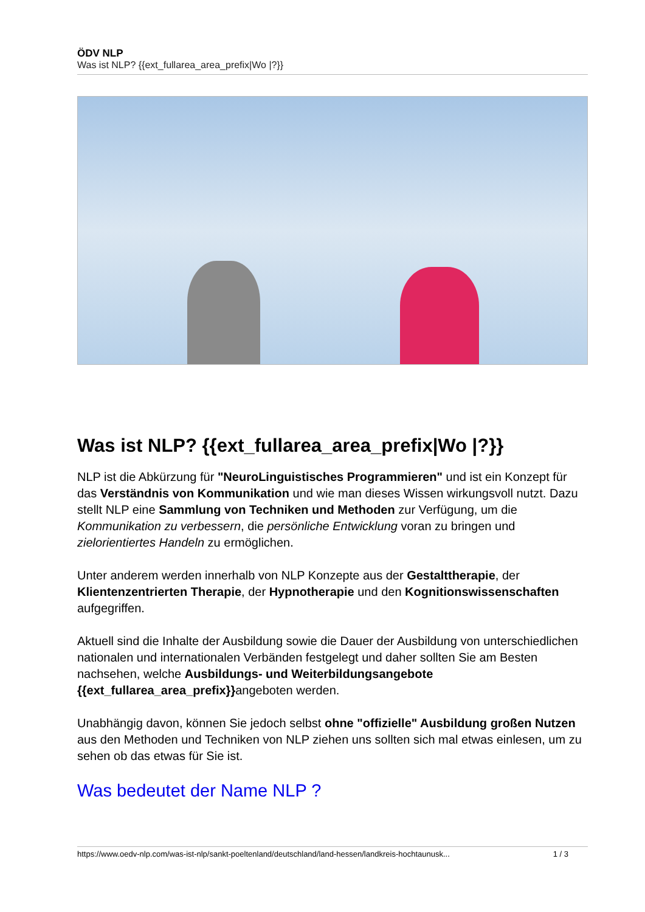ÖDV NLP
Was ist NLP? {{ext_fullarea_area_prefix|Wo |?}}
Was ist NLP? {{ext_fullarea_area_prefix|Wo |?}}
NLP ist die Abkürzung für "NeuroLinguistisches Programmieren" und ist ein Konzept für das Verständnis von Kommunikation und wie man dieses Wissen wirkungsvoll nutzt. Dazu stellt NLP eine Sammlung von Techniken und Methoden zur Verfügung, um die Kommunikation zu verbessern, die persönliche Entwicklung voran zu bringen und zielorientiertes Handeln zu ermöglichen.
Unter anderem werden innerhalb von NLP Konzepte aus der Gestalttherapie, der Klientenzentrierten Therapie, der Hypnotherapie und den Kognitionswissenschaften aufgegriffen.
Aktuell sind die Inhalte der Ausbildung sowie die Dauer der Ausbildung von unterschiedlichen nationalen und internationalen Verbänden festgelegt und daher sollten Sie am Besten nachsehen, welche Ausbildungs- und Weiterbildungsangebote {{ext_fullarea_area_prefix}}angeboten werden.
Unabhängig davon, können Sie jedoch selbst ohne "offizielle" Ausbildung großen Nutzen aus den Methoden und Techniken von NLP ziehen uns sollten sich mal etwas einlesen, um zu sehen ob das etwas für Sie ist.
Was bedeutet der Name NLP ?
https://www.oedv-nlp.com/was-ist-nlp/sankt-poeltenland/deutschland/land-hessen/landkreis-hochtaunusk... 1 / 3